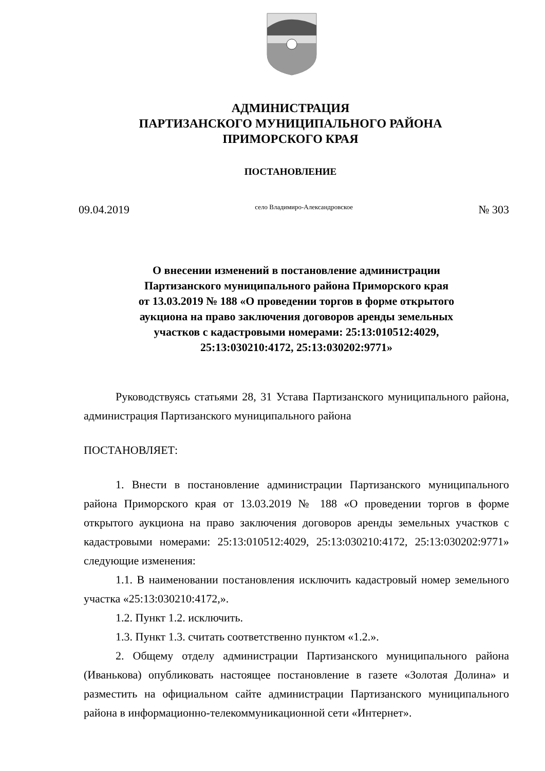АДМИНИСТРАЦИЯ
ПАРТИЗАНСКОГО МУНИЦИПАЛЬНОГО РАЙОНА
ПРИМОРСКОГО КРАЯ
ПОСТАНОВЛЕНИЕ
09.04.2019 село Владимиро-Александровское № 303
О внесении изменений в постановление администрации
Партизанского муниципального района Приморского края
от 13.03.2019 № 188 «О проведении торгов в форме открытого
аукциона на право заключения договоров аренды земельных
участков с кадастровыми номерами: 25:13:010512:4029,
25:13:030210:4172, 25:13:030202:9771»
Руководствуясь статьями 28, 31 Устава Партизанского муниципального района, администрация Партизанского муниципального района
ПОСТАНОВЛЯЕТ:
1. Внести в постановление администрации Партизанского муниципального района Приморского края от 13.03.2019 № 188 «О проведении торгов в форме открытого аукциона на право заключения договоров аренды земельных участков с кадастровыми номерами: 25:13:010512:4029, 25:13:030210:4172, 25:13:030202:9771» следующие изменения:
1.1. В наименовании постановления исключить кадастровый номер земельного участка «25:13:030210:4172,».
1.2. Пункт 1.2. исключить.
1.3. Пункт 1.3. считать соответственно пунктом «1.2.».
2. Общему отделу администрации Партизанского муниципального района (Иванькова) опубликовать настоящее постановление в газете «Золотая Долина» и разместить на официальном сайте администрации Партизанского муниципального района в информационно-телекоммуникационной сети «Интернет».